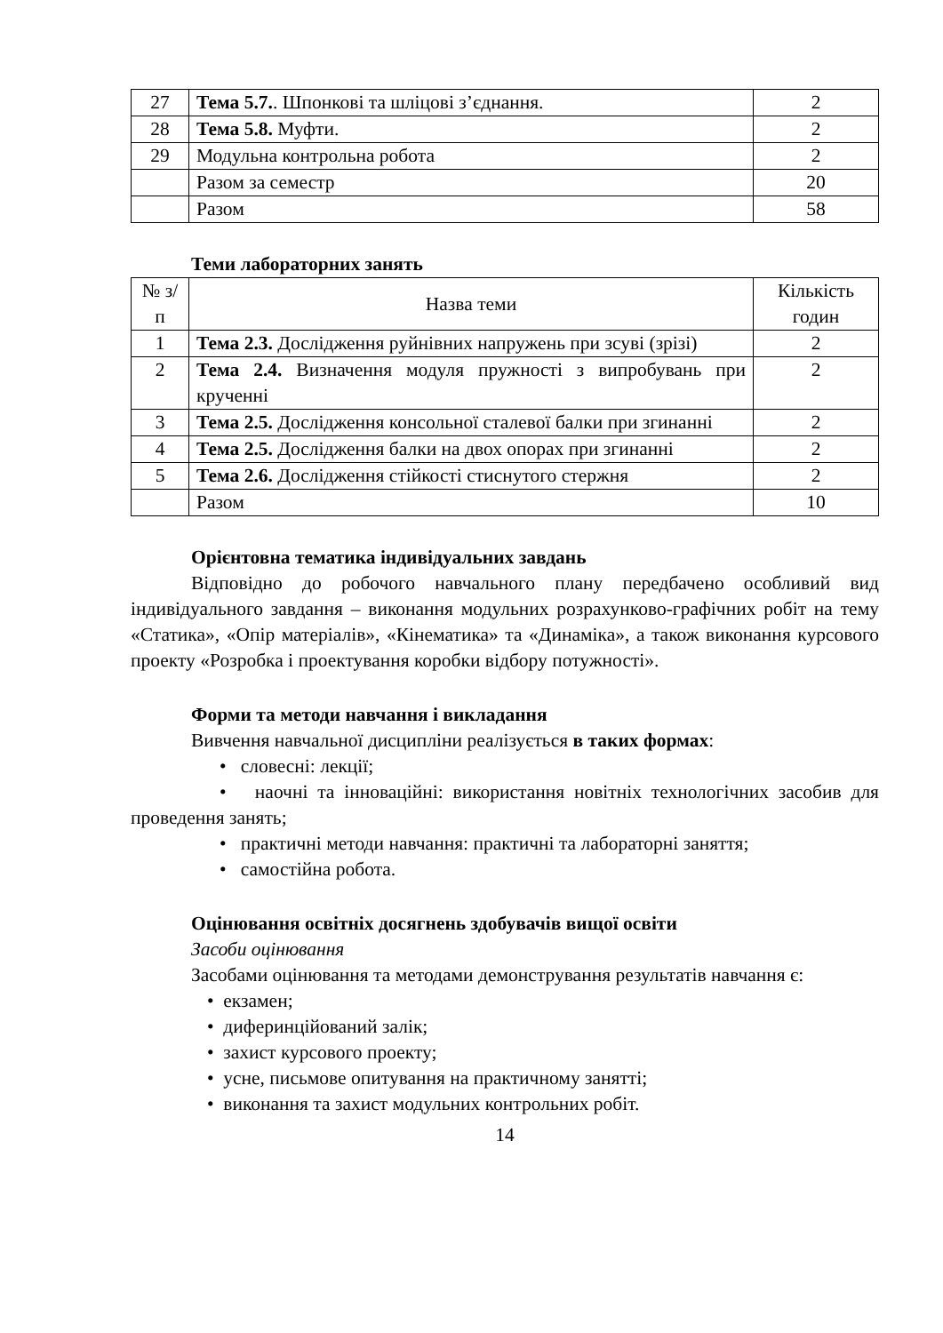| 27 | Тема 5.7. . Шпонкові та шліцові з’єднання. | 2 |
| 28 | Тема 5.8. Муфти. | 2 |
| 29 | Модульна контрольна робота | 2 |
| | Разом за семестр | 20 |
| | Разом | 58 |
Теми лабораторних занять
| № з/п | Назва теми | Кількість годин |
| --- | --- | --- |
| 1 | Тема 2.3. Дослідження руйнівних напружень при зсуві (зрізі) | 2 |
| 2 | Тема 2.4. Визначення модуля пружності з випробувань при крученні | 2 |
| 3 | Тема 2.5. Дослідження консольної сталевої балки при згинанні | 2 |
| 4 | Тема 2.5. Дослідження балки на двох опорах при згинанні | 2 |
| 5 | Тема 2.6. Дослідження стійкості стиснутого стержня | 2 |
| | Разом | 10 |
Орієнтовна тематика індивідуальних завдань
Відповідно до робочого навчального плану передбачено особливий вид індивідуального завдання – виконання модульних розрахунково-графічних робіт на тему «Статика», «Опір матеріалів», «Кінематика» та «Динаміка», а також виконання курсового проекту «Розробка і проектування коробки відбору потужності».
Форми та методи навчання і викладання
Вивчення навчальної дисципліни реалізується в таких формах:
• словесні: лекції;
• наочні та інноваційні: використання новітніх технологічних засобив для проведення занять;
• практичні методи навчання: практичні та лабораторні заняття;
• самостійна робота.
Оцінювання освітніх досягнень здобувачів вищої освіти
Засоби оцінювання
Засобами оцінювання та методами демонстрування результатів навчання є:
• екзамен;
• диферинційований залік;
• захист курсового проекту;
• усне, письмове опитування на практичному занятті;
• виконання та захист модульних контрольних робіт.
14